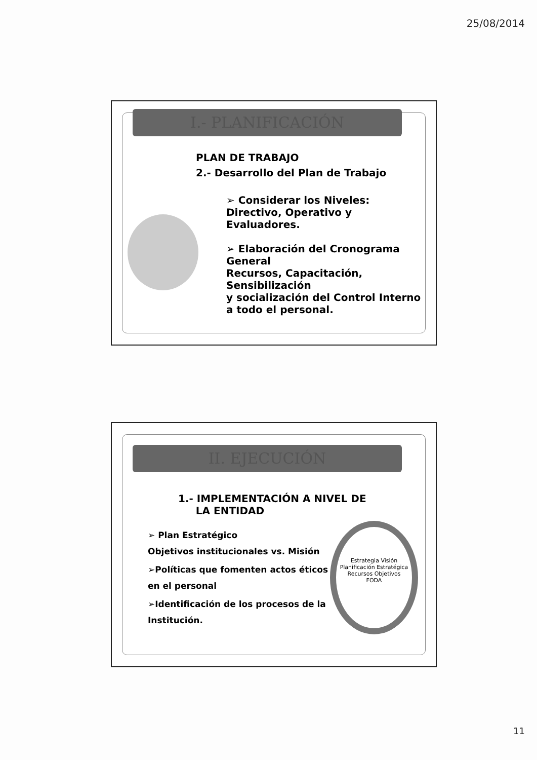25/08/2014
I.- PLANIFICACIÓN
PLAN DE TRABAJO
2.- Desarrollo del Plan de Trabajo
➢ Considerar los Niveles: Directivo, Operativo y Evaluadores.
➢ Elaboración del Cronograma General
Recursos, Capacitación, Sensibilización
y socialización del Control Interno a todo el personal.
II. EJECUCIÓN
1.- IMPLEMENTACIÓN A NIVEL DE
LA ENTIDAD
➢ Plan Estratégico
Objetivos institucionales vs. Misión
➢Políticas que fomenten actos éticos en el personal
➢Identificación de los procesos de la Institución.
Estrategia Visión
Planificación Estratégica
Recursos Objetivos
FODA
11